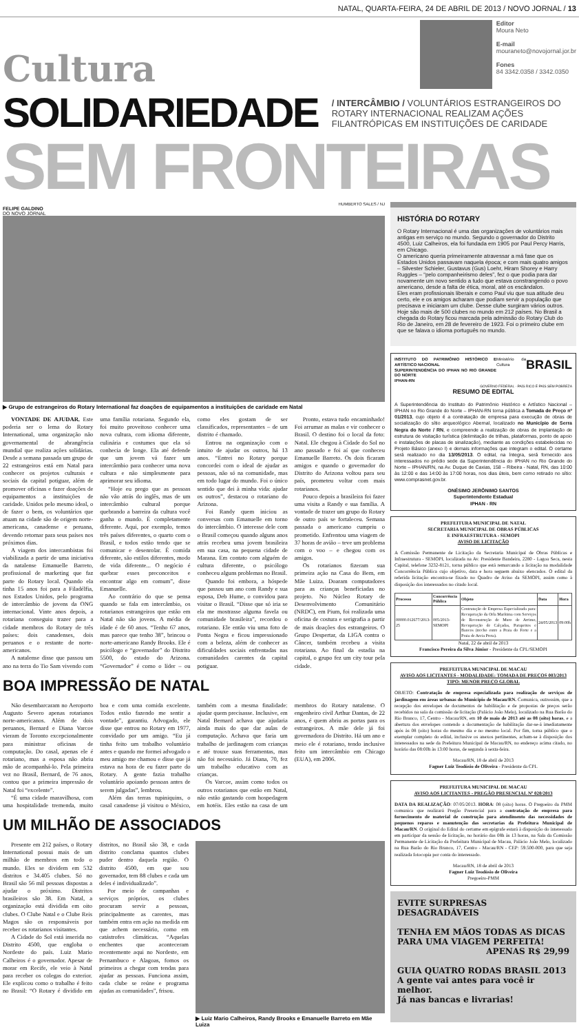NATAL, QUARTA-FEIRA, 24 DE ABRIL DE 2013 / NOVO JORNAL / 13
Cultura
Editor
Moura Neto
E-mail
mouraneto@novojornal.jor.br
Fones
84 3342.0358 / 3342.0350
SOLIDARIEDADE / INTERCÂMBIO / VOLUNTÁRIOS ESTRANGEIROS DO ROTARY INTERNACIONAL REALIZAM AÇÕES FILANTRÓPICAS EM INSTITUIÇÕES DE CARIDADE
SEM FRONTEIRAS
HUMBERTO SALES / NJ
FELIPE GALDINO
DO NOVO JORNAL
▶ Grupo de estrangeiros do Rotary International faz doações de equipamentos a instituições de caridade em Natal
VONTADE DE AJUDAR. Este poderia ser o lema do Rotary International, uma organização não governamental de abrangência mundial que realiza ações solidárias. Desde a semana passada um grupo de 22 estrangeiros está em Natal para conhecer os projetos culturais e sociais da capital potiguar, além de promover oficinas e fazer doações de equipamentos a instituições de caridade. Unidos pelo mesmo ideal, o de fazer o bem, os voluntários que atuam na cidade são de origem norte-americana, canadense e peruana, devendo retornar para seus países nos próximos dias.
A viagem dos intercambistas foi viabilizada a partir de uma iniciativa da natalense Emanuelle Barreto, profissional de marketing que faz parte do Rotary local. Quando ela tinha 15 anos foi para a Filadélfia, nos Estados Unidos, pelo programa de intercâmbio de jovens da ONG internacional. Vinte anos depois, a rotariana conseguiu trazer para a cidade membros do Rotary de três países: dois canadenses, dois peruanos e o restante de norte-americanos.
A natalense disse que passou um ano na terra do Tio Sam vivendo com uma família rotariana. Segundo ela, foi muito proveitoso conhecer uma nova cultura, com idioma diferente, culinária e costumes que ela só conhecia de longe. Ela até defende que um jovem vá fazer um intercâmbio para conhecer uma nova cultura e não simplesmente para aprimorar seu idioma.
“Hoje eu prego que as pessoas não vão atrás do inglês, mas de um intercâmbio cultural porque quebrando a barreira da cultura você ganha o mundo. É completamente diferente. Aqui, por exemplo, temos três países diferentes, o quarto com o Brasil, e todos estão tendo que se comunicar e desenrolar. É comida diferente, são estilos diferentes, modo de vida diferente... O negócio é quebrar esses preconceitos e encontrar algo em comum”, disse Emanuelle.
Ao contrário do que se pensa quando se fala em intercâmbio, os rotarianos estrangeiros que estão em Natal não são jovens. A média de idade é de 60 anos. “Tenho 67 anos, mas parece que tenho 38”, brincou o norte-americano Randy Brooks. Ele é psicólogo e “governador” do Distrito 5500, do estado do Arizona. “Governador” é como o líder – ou como eles gostam de ser classificados, representantes – de um distrito é chamado.
Entrou na organização com o intuito de ajudar os outros, há 13 anos. “Entrei no Rotary porque concordei com o ideal de ajudar as pessoas, não só na comunidade, mas em todo lugar do mundo. Foi o único sentido que dei à minha vida: ajudar os outros”, destacou o rotariano do Arizona.
Foi Randy quem iniciou as conversas com Emanuelle em torno do intercâmbio. O interesse dele com o Brasil começou quando alguns anos atrás recebeu uma jovem brasileira em sua casa, na pequena cidade de Marana. Em contato com alguém de cultura diferente, o psicólogo conheceu alguns problemas no Brasil.
Quando foi embora, a hóspede que passou um ano com Randy e sua esposa, Deb Hume, o convidou para visitar o Brasil. “Disse que só iria se ela me mostrasse alguma favela ou comunidade brasileira”, recordou o rotariano. Ele então viu uma foto de Ponta Negra e ficou impressionado com a beleza, além de conhecer as dificuldades sociais enfrentadas nas comunidades carentes da capital potiguar.
Pronto, estava tudo encaminhado! Foi arrumar as malas e vir conhecer o Brasil. O destino foi o local da foto: Natal. Ele chegou à Cidade do Sol no ano passado e foi aí que conheceu Emanuelle Barreto. Os dois ficaram amigos e quando o governador do Distrito do Arizona voltou para seu país, prometeu voltar com mais rotarianos.
Pouco depois a brasileira foi fazer uma visita a Randy e sua família. A vontade de trazer um grupo do Rotary de outro país se fortaleceu. Semana passada o americano cumpriu o prometido. Enfrentou uma viagem de 37 horas de avião – teve um problema com o voo – e chegou com os amigos.
Os rotarianos fizeram sua primeira ação na Casa do Bem, em Mãe Luiza. Doaram computadores para as crianças beneficiadas no projeto. No Núcleo Rotary de Desenvolvimento Comunitário (NRDC), em Pium, foi realizada uma oficina de costura e serigrafia a partir de mais doações dos estrangeiros. O Grupo Despertar, da LIGA contra o Câncer, também recebeu a visita rotariana. Ao final da estadia na capital, o grupo fez um city tour pela cidade.
BOA IMPRESSÃO DE NATAL
Não desembarcaram no Aeroporto Augusto Severo apenas rotarianos norte-americanos. Além de dois peruanos, Bernard e Diana Varcoe vieram de Toronto excepcionalmente para ministrar oficinas de computação. Do casal, apenas ele é rotariano, mas a esposa não abriu mão de acompanhá-lo. Pela primeira vez no Brasil, Bernard, de 76 anos, contou que a primeira impressão de Natal foi “excelente”.
“É uma cidade maravilhosa, com uma hospitalidade tremenda, muito boa e com uma comida excelente. Todos estão fazendo me sentir a vontade”, garantiu. Advogado, ele disse que entrou no Rotary em 1977, convidado por um amigo. “Eu já tinha feito um trabalho voluntário antes e quando me formei advogado o meu amigo me chamou e disse que já estava na hora de eu fazer parte do Rotary. A gente fazia trabalho voluntário apoiando pessoas antes de serem julgadas”, lembrou.
Além das terras tupiniquins, o casal canadense já visitou o México, também com a mesma finalidade: ajudar quem precisasse. Inclusive, em Natal Bernard achava que ajudaria ainda mais do que dar aulas de computação. Achava que faria um trabalho de jardinagem com crianças e até trouxe suas ferramentas, mas não foi necessário. Já Diana, 70, fez um trabalho educativo com as crianças.
Os Varcoe, assim como todos os outros rotarianos que estão em Natal, não estão gastando com hospedagem em hotéis. Eles estão na casa de um membros do Rotary natalense. O engenheiro civil Arthur Dantas, de 22 anos, é quem abriu as portas para os estrangeiros. A mãe dele já foi governadora do Distrito. Há um ano e meio ele é rotariano, tendo inclusive feito um intercâmbio em Chicago (EUA), em 2006.
UM MILHÃO DE ASSOCIADOS
Presente em 212 países, o Rotary International possui mais de um milhão de membros em todo o mundo. Eles se dividem em 532 distritos e 34.405 clubes. Só no Brasil são 56 mil pessoas dispostas a ajudar o próximo. Distritos brasileiros são 38. Em Natal, a organização está dividida em oito clubes. O Clube Natal e o Clube Reis Magos são os responsáveis por receber os rotarianos visitantes.
A Cidade do Sol está inserida no Distrito 4500, que engloba o Nordeste do país. Luiz Mario Calheiros é o governador. Apesar de morar em Recife, ele veio à Natal para receber os colegas do exterior. Ele explicou como o trabalho é feito no Brasil: “O Rotary é dividido em distritos, no Brasil são 38, e cada distrito conclama quantos clubes puder dentro daquela região. O distrito 4500, em que sou governador, tem 88 clubes e cada um deles é individualizado”.
Por meio de campanhas e serviços próprios, os clubes procuram servir a pessoas, principalmente as carentes, mas também entra em ação na medida em que achem necessário, como em catástrofes climáticas. “Aquelas enchentes que aconteceram recentemente aqui no Nordeste, em Pernambuco e Alagoas, fomos os primeiros a chegar com tendas para ajudar as pessoas. Funciona assim, cada clube se reúne e programa ajudas as comunidades”, frisou.
▶ Luiz Mario Calheiros, Randy Brooks e Emanuelle Barreto em Mãe Luiza
HISTÓRIA DO ROTARY
O Rotary Internacional é uma das organizações de voluntários mais antigas em serviço no mundo. Segundo o governador do Distrito 4500, Luiz Calheiros, ela foi fundada em 1905 por Paul Percy Harris, em Chicago.
O americano queria primeiramente atravessar a má fase que os Estados Unidos passavam naquela época; e com mais quatro amigos – Silvester Schieler, Gustavus (Gus) Loehr, Hiram Shorey e Harry Ruggles – “pelo companheirismo deles”, fez o que podia para dar novamente um novo sentido a tudo que estava constrangendo o povo americano, desde a falta de ética, moral, até os escândalos.
Eles eram profissionais liberais e como Paul viu que sua atitude deu certo, ele e os amigos acharam que podiam servir a população que precisava e iniciaram um clube. Desse clube surgiram vários outros. Hoje são mais de 500 clubes no mundo em 212 países. No Brasil a chegada do Rotary ficou marcada pela admissão do Rotary Club do Rio de Janeiro, em 28 de fevereiro de 1923. Foi o primeiro clube em que se falava o idioma português no mundo.
INSTITUTO DO PATRIMÔNIO HISTÓRICO E ARTÍSTICO NACIONAL
SUPERINTENDÊNCIA DO IPHAN NO RIO GRANDE DO NORTE
IPHAN-RN Ministério da Cultura BRASIL
GOVERNO FEDERAL · PAÍS RICO É PAÍS SEM POBREZA
RESUMO DE EDITAL
A Superintendência do Instituto do Patrimônio Histórico e Artístico Nacional – IPHAN no Rio Grande do Norte – IPHAN-RN torna pública a Tomada de Preço nº 01/2013, cujo objeto é a contratação de empresa para execução de obras de socialização do sítio arqueológico Abernal, localizado no Município de Serra Negra do Norte / RN, e compreende a realização de obras de implantação de estrutura de visitação turística (delimitação de trilhas, plataformas, ponto de apoio e instalações de placas de sinalização), mediante as condições estabelecidas no Projeto Básico (anexo I) e demais informações que integram o edital. O certame será realizado no dia 13/05/2013. O edital, na íntegra, será fornecido aos interessados no prédio sede da Superintendência do IPHAN no Rio Grande do Norte – IPHAN/RN, na Av. Duque de Caxias, 158 – Ribeira - Natal, RN, das 10:00 às 12:00 e das 14:00 às 17:00 horas, nos dias úteis, bem como retirado no sítio: www.comprasnet.gov.br.
ONÉSIMO JERÔNIMO SANTOS
Superintendente Estadual
IPHAN - RN
PREFEITURA MUNICIPAL DE NATAL
SECRETARIA MUNICIPAL DE OBRAS PÚBLICAS
E INFRAESTRUTURA - SEMOPI
AVISO DE LICITAÇÃO
A Comissão Permanente de Licitação da Secretaria Municipal de Obras Públicas e Infraestrutura - SEMOPI, localizada na Av. Presidente Bandeira, 2280 - Lagoa Seca, nesta Capital, telefone 3232-8121, torna público que está remarcando a licitação na modalidade Concorrência Pública cujo objetivo, data e hora seguem abaixo elencados. O edital da referida licitação encontra-se fixado no Quadro de Aviso da SEMOPI, assim como à disposição dos interessados no citado local.
| Processo | Concorrência Pública | Objeto | Data | Hora |
| --- | --- | --- | --- | --- |
| 00000.012677/2013-25 | 005/2013-SEMOPI | Contratação de Empresa Especializada para: Recuperação da Orla Marítima com Serviços de Reconstrução de Muro de Arrimo, Recuperação de Calçadas, Parapeitos e Bancos (trecho entre a Praia do Forte e a Praia de Areia Preta). | 24/05/2013 | 09:00h |
Natal, 22 de abril de 2013
Francisco Pereira da Silva Júnior - Presidente da CPL/SEMOPI
PREFEITURA MUNICIPAL DE MACAU
AVISO AOS LICITANTES - MODALIDADE: TOMADA DE PREÇOS 003/2013
TIPO: MENOR PREÇO GLOBAL
OBJETO: Contratação de empresa especializada para realização de serviços de jardinagem em áreas urbanas do Município de Macau/RN. Comunica, outrossim, que a recepção dos envelopes de documentos de habilitação e de propostas de preços serão recebidos na sala da comissão de licitação (Palácio João Melo), localizado na Rua Barão do Rio Branco, 17, Centro - Macau/RN, em 10 de maio de 2013 até as 08 (oito) horas, e a abertura dos envelopes contendo a documentação de habilitação dar-se-á imediatamente após às 08 (oito) horas do mesmo dia e no mesmo local. Por fim, torna público que o exemplar completo do edital, inclusive os anexos pertinentes, acham-se à disposição dos interessados na sede da Prefeitura Municipal de Macau/RN, no endereço acima citado, no horário das 08:00h às 13:00 horas, de segunda à sexta-feira.
Macau/RN, 18 de abril de 2013
Fagner Luiz Teodósio de Oliveira - Presidente da CPL
PREFEITURA MUNICIPAL DE MACAU
AVISO AOS LICITANTES - PREGÃO PRESENCIAL Nº 020/2013
DATA DA REALIZAÇÃO: 07/05/2013. HORA: 08 (oito) horas. O Pregoeiro da PMM comunica que realizará Pregão Presencial para a contratação de empresa para fornecimento de material de construção para atendimento das necessidades de pequenos reparos e manutenção das secretarias da Prefeitura Municipal de Macau/RN. O original do Edital do certame em epígrafe estará à disposição do interessado em participar da sessão de licitação, no horário das 08h às 13 horas, na Sala da Comissão Permanente de Licitação da Prefeitura Municipal de Macau, Palácio João Melo, localizado na Rua Barão do Rio Branco, 17, Centro - Macau/RN - CEP: 59.500-000, para que seja realizada fotocopia por conta do interessado.
Macau/RN, 18 de abril de 2013
Fagner Luiz Teodósio de Oliveira
Pregoeiro-PMM
EVITE SURPRESAS DESAGRADÁVEIS
TENHA EM MÃOS TODAS AS DICAS PARA UMA VIAGEM PERFEITA!
APENAS R$ 29,99
GUIA QUATRO RODAS BRASIL 2013
A gente vai antes para você ir melhor.
Já nas bancas e livrarias!